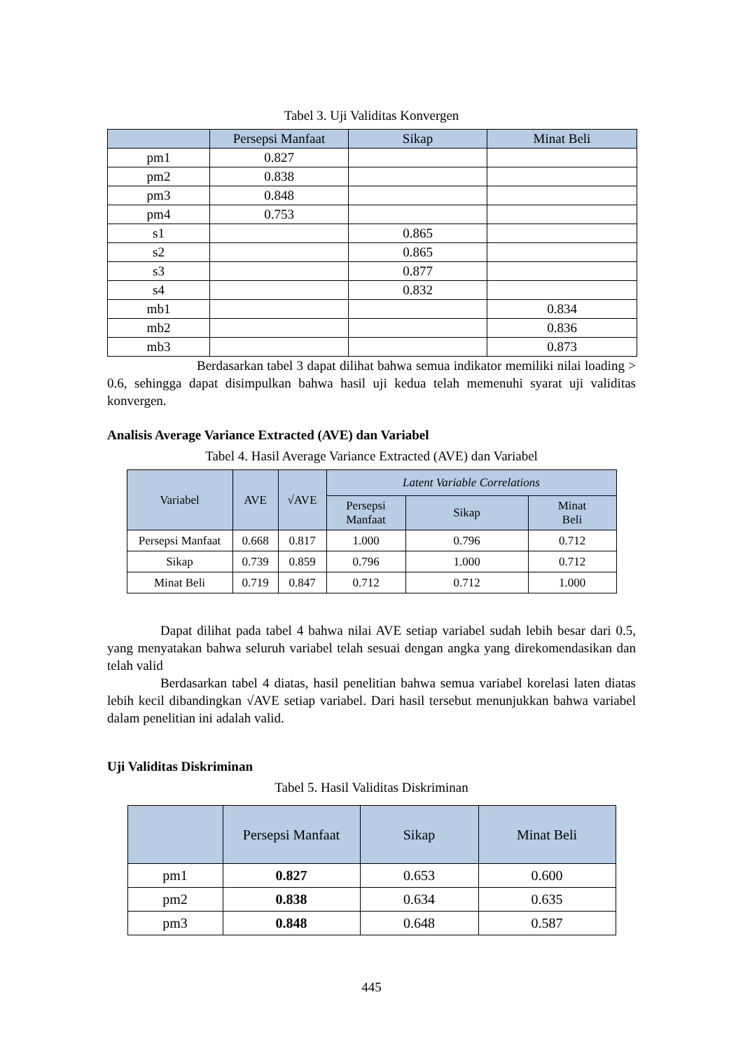Tabel 3. Uji Validitas Konvergen
| | Persepsi Manfaat | Sikap | Minat Beli |
| --- | --- | --- | --- |
| pm1 | 0.827 | | |
| pm2 | 0.838 | | |
| pm3 | 0.848 | | |
| pm4 | 0.753 | | |
| s1 | | 0.865 | |
| s2 | | 0.865 | |
| s3 | | 0.877 | |
| s4 | | 0.832 | |
| mb1 | | | 0.834 |
| mb2 | | | 0.836 |
| mb3 | | | 0.873 |
Berdasarkan tabel 3 dapat dilihat bahwa semua indikator memiliki nilai loading > 0.6, sehingga dapat disimpulkan bahwa hasil uji kedua telah memenuhi syarat uji validitas konvergen.
Analisis Average Variance Extracted (AVE) dan Variabel
Tabel 4. Hasil Average Variance Extracted (AVE) dan Variabel
| Variabel | AVE | √AVE | Latent Variable Correlations | | |
| --- | --- | --- | --- | --- | --- |
| | | | Persepsi Manfaat | Sikap | Minat Beli |
| Persepsi Manfaat | 0.668 | 0.817 | 1.000 | 0.796 | 0.712 |
| Sikap | 0.739 | 0.859 | 0.796 | 1.000 | 0.712 |
| Minat Beli | 0.719 | 0.847 | 0.712 | 0.712 | 1.000 |
Dapat dilihat pada tabel 4 bahwa nilai AVE setiap variabel sudah lebih besar dari 0.5, yang menyatakan bahwa seluruh variabel telah sesuai dengan angka yang direkomendasikan dan telah valid
Berdasarkan tabel 4 diatas, hasil penelitian bahwa semua variabel korelasi laten diatas lebih kecil dibandingkan √AVE setiap variabel. Dari hasil tersebut menunjukkan bahwa variabel dalam penelitian ini adalah valid.
Uji Validitas Diskriminan
Tabel 5. Hasil Validitas Diskriminan
| | Persepsi Manfaat | Sikap | Minat Beli |
| --- | --- | --- | --- |
| pm1 | 0.827 | 0.653 | 0.600 |
| pm2 | 0.838 | 0.634 | 0.635 |
| pm3 | 0.848 | 0.648 | 0.587 |
445